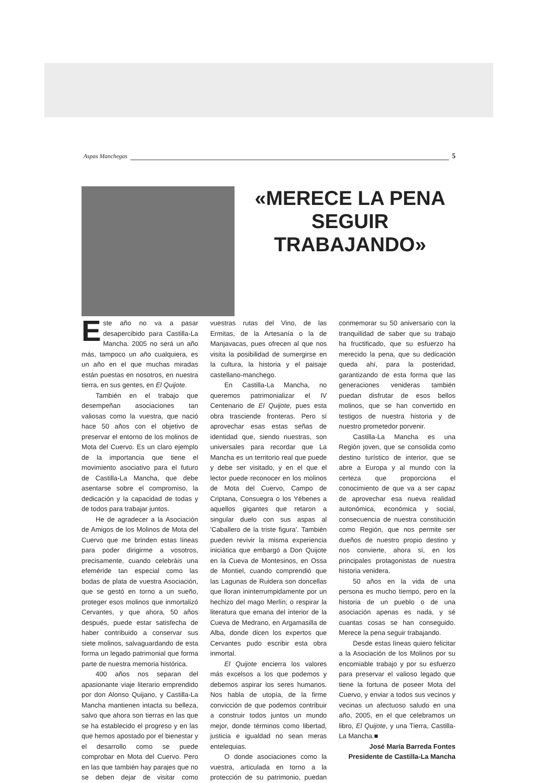Aspas Manchegas 5
«MERECE LA PENA SEGUIR TRABAJANDO»
Este año no va a pasar desapercibido para Castilla-La Mancha. 2005 no será un año más, tampoco un año cualquiera, es un año en el que muchas miradas están puestas en nosotros, en nuestra tierra, en sus gentes, en El Quijote.
También en el trabajo que desempeñan asociaciones tan valiosas como la vuestra, que nació hace 50 años con el objetivo de preservar el entorno de los molinos de Mota del Cuervo. Es un claro ejemplo de la importancia que tiene el movimiento asociativo para el futuro de Castilla-La Mancha, que debe asentarse sobre el compromiso, la dedicación y la capacidad de todas y de todos para trabajar juntos.
He de agradecer a la Asociación de Amigos de los Molinos de Mota del Cuervo que me brinden estas líneas para poder dirigirme a vosotros, precisamente, cuando celebráis una efeméride tan especial como las bodas de plata de vuestra Asociación, que se gestó en torno a un sueño, proteger esos molinos que inmortalizó Cervantes, y que ahora, 50 años después, puede estar satisfecha de haber contribuido a conservar sus siete molinos, salvaguardando de esta forma un legado patrimonial que forma parte de nuestra memoria histórica.
400 años nos separan del apasionante viaje literario emprendido por don Alonso Quijano, y Castilla-La Mancha mantienen intacta su belleza, salvo que ahora son tierras en las que se ha establecido el progreso y en las que hemos apostado por el bienestar y el desarrollo como se puede comprobar en Mota del Cuervo. Pero en las que también hay parajes que no se deben dejar de visitar como vuestras rutas del Vino, de las Ermitas, de la Artesanía o la de Manjavacas, pues ofrecen al que nos visita la posibilidad de sumergirse en la cultura, la historia y el paisaje castellano-manchego.
En Castilla-La Mancha, no queremos patrimonializar el IV Centenario de El Quijote, pues esta obra trasciende fronteras. Pero sí aprovechar esas estas señas de identidad que, siendo nuestras, son universales para recordar que La Mancha es un territorio real que puede y debe ser visitado, y en el que el lector puede reconocer en los molinos de Mota del Cuervo, Campo de Criptana, Consuegra o los Yébenes a aquellos gigantes que retaron a singular duelo con sus aspas al 'Caballero de la triste figura'. También pueden revivir la misma experiencia iniciática que embargó a Don Quijote en la Cueva de Montesinos, en Ossa de Montiel, cuando comprendió que las Lagunas de Ruidera son doncellas que lloran ininterrumpidamente por un hechizo del mago Merlín; o respirar la literatura que emana del interior de la Cueva de Medrano, en Argamasilla de Alba, donde dicen los expertos que Cervantes pudo escribir esta obra inmortal.
El Quijote encierra los valores más excelsos a los que podemos y debemos aspirar los seres humanos. Nos habla de utopía, de la firme convicción de que podemos contribuir a construir todos juntos un mundo mejor, donde términos como libertad, justicia e igualdad no sean meras entelequias.
O donde asociaciones como la vuestra, articulada en torno a la protección de su patrimonio, puedan conmemorar su 50 aniversario con la tranquilidad de saber que su trabajo ha fructificado, que su esfuerzo ha merecido la pena, que su dedicación queda ahí, para la posteridad, garantizando de esta forma que las generaciones venideras también puedan disfrutar de esos bellos molinos, que se han convertido en testigos de nuestra historia y de nuestro prometedor porvenir.
Castilla-La Mancha es una Región joven, que se consolida como destino turístico de interior, que se abre a Europa y al mundo con la certeza que proporciona el conocimiento de que va a ser capaz de aprovechar esa nueva realidad autonómica, económica y social, consecuencia de nuestra constitución como Región, que nos permite ser dueños de nuestro propio destino y nos convierte, ahora sí, en los principales protagonistas de nuestra historia venidera.
50 años en la vida de una persona es mucho tiempo, pero en la historia de un pueblo o de una asociación apenas es nada, y sé cuantas cosas se han conseguido. Merece la pena seguir trabajando.
Desde estas líneas quiero felicitar a la Asociación de los Molinos por su encomiable trabajo y por su esfuerzo para preservar el valioso legado que tiene la fortuna de poseer Mota del Cuervo, y enviar a todos sus vecinos y vecinas un afectuoso saludo en una año, 2005, en el que celebramos un libro, El Quijote, y una Tierra, Castilla-La Mancha.■
José María Barreda Fontes
Presidente de Castilla-La Mancha